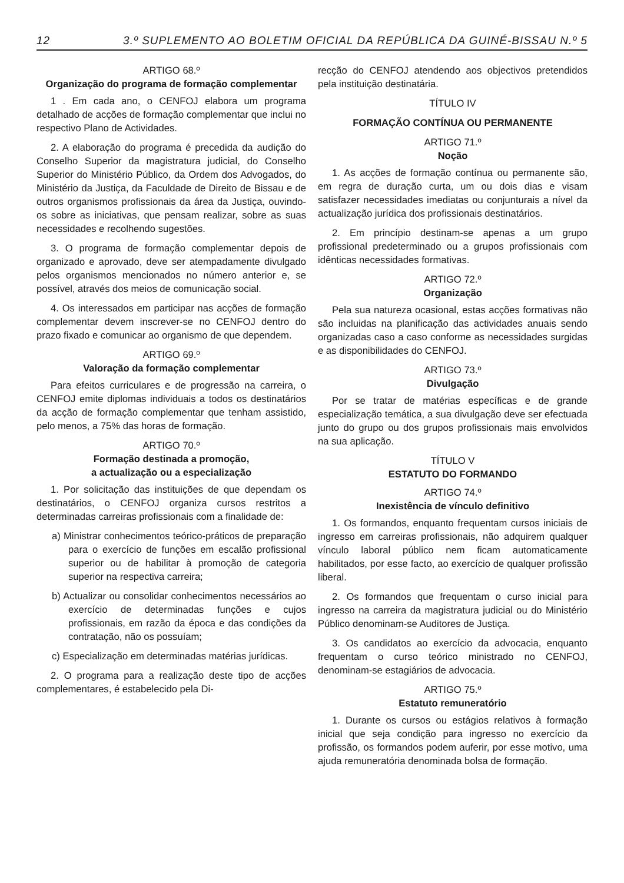12 3.º SUPLEMENTO AO BOLETIM OFICIAL DA REPÚBLICA DA GUINÉ-BISSAU N.º 5
ARTIGO 68.º
Organização do programa de formação complementar
1 . Em cada ano, o CENFOJ elabora um programa detalhado de acções de formação complementar que inclui no respectivo Plano de Actividades.
2. A elaboração do programa é precedida da audição do Conselho Superior da magistratura judicial, do Conselho Superior do Ministério Público, da Ordem dos Advogados, do Ministério da Justiça, da Faculdade de Direito de Bissau e de outros organismos profissionais da área da Justiça, ouvindo-os sobre as iniciativas, que pensam realizar, sobre as suas necessidades e recolhendo sugestões.
3. O programa de formação complementar depois de organizado e aprovado, deve ser atempadamente divulgado pelos organismos mencionados no número anterior e, se possível, através dos meios de comunicação social.
4. Os interessados em participar nas acções de formação complementar devem inscrever-se no CENFOJ dentro do prazo fixado e comunicar ao organismo de que dependem.
ARTIGO 69.º
Valoração da formação complementar
Para efeitos curriculares e de progressão na carreira, o CENFOJ emite diplomas individuais a todos os destinatários da acção de formação complementar que tenham assistido, pelo menos, a 75% das horas de formação.
ARTIGO 70.º
Formação destinada a promoção,
a actualização ou a especialização
1. Por solicitação das instituições de que dependam os destinatários, o CENFOJ organiza cursos restritos a determinadas carreiras profissionais com a finalidade de:
a) Ministrar conhecimentos teórico-práticos de preparação para o exercício de funções em escalão profissional superior ou de habilitar à promoção de categoria superior na respectiva carreira;
b) Actualizar ou consolidar conhecimentos necessários ao exercício de determinadas funções e cujos profissionais, em razão da época e das condições da contratação, não os possuíam;
c) Especialização em determinadas matérias jurídicas.
2. O programa para a realização deste tipo de acções complementares, é estabelecido pela Di-
recção do CENFOJ atendendo aos objectivos pretendidos pela instituição destinatária.
TÍTULO IV
FORMAÇÃO CONTÍNUA OU PERMANENTE
ARTIGO 71.º
Noção
1. As acções de formação contínua ou permanente são, em regra de duração curta, um ou dois dias e visam satisfazer necessidades imediatas ou conjunturais a nível da actualização jurídica dos profissionais destinatários.
2. Em princípio destinam-se apenas a um grupo profissional predeterminado ou a grupos profissionais com idênticas necessidades formativas.
ARTIGO 72.º
Organização
Pela sua natureza ocasional, estas acções formativas não são incluidas na planificação das actividades anuais sendo organizadas caso a caso conforme as necessidades surgidas e as disponibilidades do CENFOJ.
ARTIGO 73.º
Divulgação
Por se tratar de matérias específicas e de grande especialização temática, a sua divulgação deve ser efectuada junto do grupo ou dos grupos profissionais mais envolvidos na sua aplicação.
TÍTULO V
ESTATUTO DO FORMANDO
ARTIGO 74.º
Inexistência de vínculo definitivo
1. Os formandos, enquanto frequentam cursos iniciais de ingresso em carreiras profissionais, não adquirem qualquer vínculo laboral público nem ficam automaticamente habilitados, por esse facto, ao exercício de qualquer profissão liberal.
2. Os formandos que frequentam o curso inicial para ingresso na carreira da magistratura judicial ou do Ministério Público denominam-se Auditores de Justiça.
3. Os candidatos ao exercício da advocacia, enquanto frequentam o curso teórico ministrado no CENFOJ, denominam-se estagiários de advocacia.
ARTIGO 75.º
Estatuto remuneratório
1. Durante os cursos ou estágios relativos à formação inicial que seja condição para ingresso no exercício da profissão, os formandos podem auferir, por esse motivo, uma ajuda remuneratória denominada bolsa de formação.